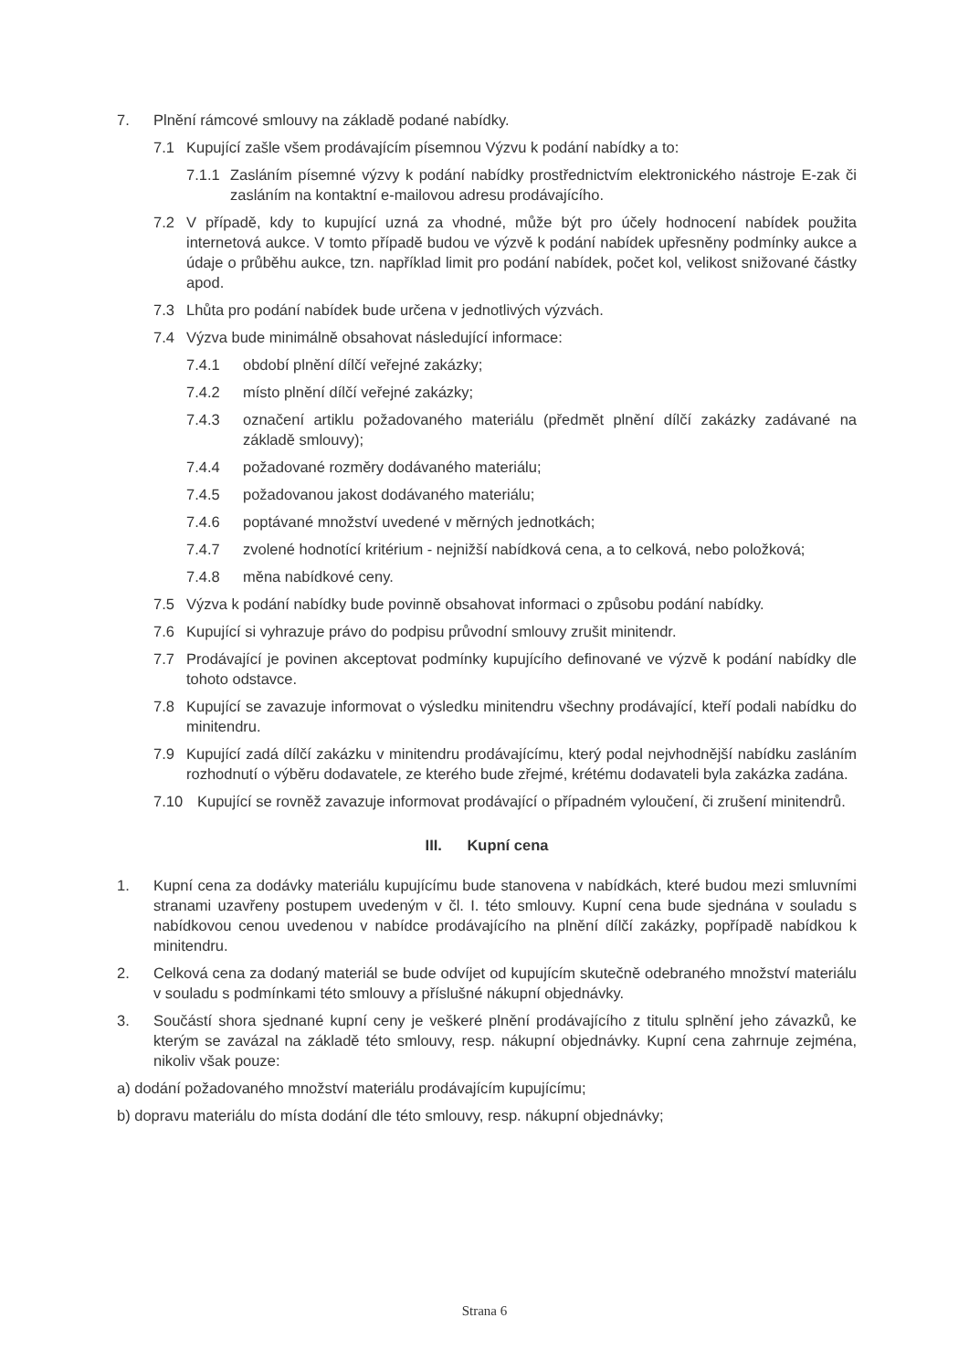7. Plnění rámcové smlouvy na základě podané nabídky.
7.1 Kupující zašle všem prodávajícím písemnou Výzvu k podání nabídky a to:
7.1.1 Zasláním písemné výzvy k podání nabídky prostřednictvím elektronického nástroje E-zak či zasláním na kontaktní e-mailovou adresu prodávajícího.
7.2 V případě, kdy to kupující uzná za vhodné, může být pro účely hodnocení nabídek použita internetová aukce. V tomto případě budou ve výzvě k podání nabídek upřesněny podmínky aukce a údaje o průběhu aukce, tzn. například limit pro podání nabídek, počet kol, velikost snižované částky apod.
7.3 Lhůta pro podání nabídek bude určena v jednotlivých výzvách.
7.4 Výzva bude minimálně obsahovat následující informace:
7.4.1 období plnění dílčí veřejné zakázky;
7.4.2 místo plnění dílčí veřejné zakázky;
7.4.3 označení artiklu požadovaného materiálu (předmět plnění dílčí zakázky zadávané na základě smlouvy);
7.4.4 požadované rozměry dodávaného materiálu;
7.4.5 požadovanou jakost dodávaného materiálu;
7.4.6 poptávané množství uvedené v měrných jednotkách;
7.4.7 zvolené hodnotící kritérium - nejnižší nabídková cena, a to celková, nebo položková;
7.4.8 měna nabídkové ceny.
7.5 Výzva k podání nabídky bude povinně obsahovat informaci o způsobu podání nabídky.
7.6 Kupující si vyhrazuje právo do podpisu průvodní smlouvy zrušit minitendr.
7.7 Prodávající je povinen akceptovat podmínky kupujícího definované ve výzvě k podání nabídky dle tohoto odstavce.
7.8 Kupující se zavazuje informovat o výsledku minitendru všechny prodávající, kteří podali nabídku do minitendru.
7.9 Kupující zadá dílčí zakázku v minitendru prodávajícímu, který podal nejvhodnější nabídku zasláním rozhodnutí o výběru dodavatele, ze kterého bude zřejmé, krétému dodavateli byla zakázka zadána.
7.10 Kupující se rovněž zavazuje informovat prodávající o případném vyloučení, či zrušení minitendrů.
III. Kupní cena
1. Kupní cena za dodávky materiálu kupujícímu bude stanovena v nabídkách, které budou mezi smluvními stranami uzavřeny postupem uvedeným v čl. I. této smlouvy. Kupní cena bude sjednána v souladu s nabídkovou cenou uvedenou v nabídce prodávajícího na plnění dílčí zakázky, popřípadě nabídkou k minitendru.
2. Celková cena za dodaný materiál se bude odvíjet od kupujícím skutečně odebraného množství materiálu v souladu s podmínkami této smlouvy a příslušné nákupní objednávky.
3. Součástí shora sjednané kupní ceny je veškeré plnění prodávajícího z titulu splnění jeho závazků, ke kterým se zavázal na základě této smlouvy, resp. nákupní objednávky. Kupní cena zahrnuje zejména, nikoliv však pouze:
a) dodání požadovaného množství materiálu prodávajícím kupujícímu;
b) dopravu materiálu do místa dodání dle této smlouvy, resp. nákupní objednávky;
Strana 6